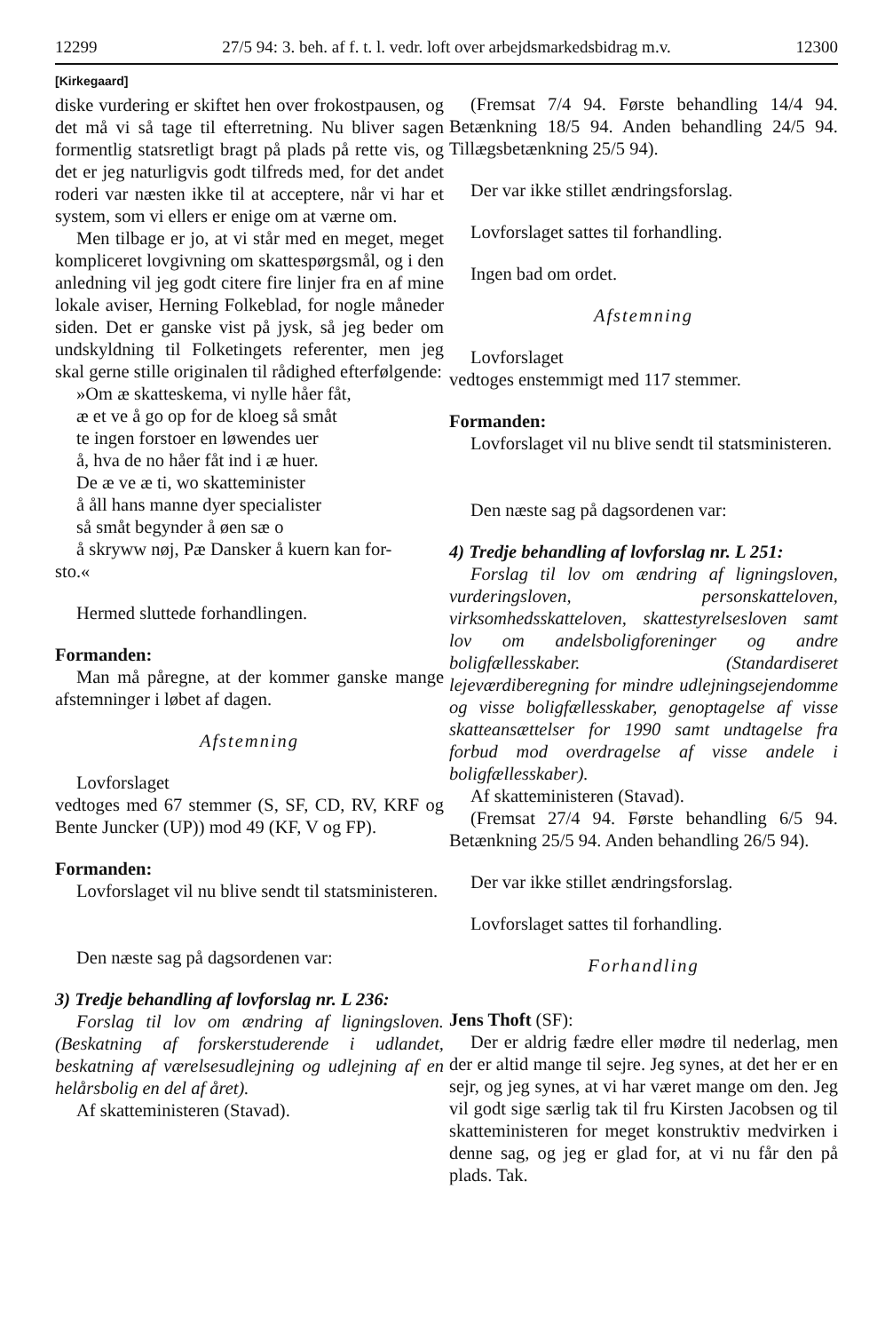12299 27/5 94: 3. beh. af f. t. l. vedr. loft over arbejdsmarkedsbidrag m.v. 12300
[Kirkegaard]
diske vurdering er skiftet hen over frokostpausen, og det må vi så tage til efterretning. Nu bliver sagen formentlig statsretligt bragt på plads på rette vis, og det er jeg naturligvis godt tilfreds med, for det andet roderi var næsten ikke til at acceptere, når vi har et system, som vi ellers er enige om at værne om.
Men tilbage er jo, at vi står med en meget, meget kompliceret lovgivning om skattespørgsmål, og i den anledning vil jeg godt citere fire linjer fra en af mine lokale aviser, Herning Folkeblad, for nogle måneder siden. Det er ganske vist på jysk, så jeg beder om undskyldning til Folketingets referenter, men jeg skal gerne stille originalen til rådighed efterfølgende:
»Om æ skatteskema, vi nylle håer fåt,
æ et ve å go op for de kloeg så småt
te ingen forstoer en løwendes uer
å, hva de no håer fåt ind i æ huer.
De æ ve æ ti, wo skatteminister
å åll hans manne dyer specialister
så småt begynder å øen sæ o
å skryww nøj, Pæ Dansker å kuern kan for-
sto.«
Hermed sluttede forhandlingen.
Formanden:
Man må påregne, at der kommer ganske mange afstemninger i løbet af dagen.
Afstemning
Lovforslaget
vedtoges med 67 stemmer (S, SF, CD, RV, KRF og Bente Juncker (UP)) mod 49 (KF, V og FP).
Formanden:
Lovforslaget vil nu blive sendt til statsministeren.
Den næste sag på dagsordenen var:
3) Tredje behandling af lovforslag nr. L 236:
Forslag til lov om ændring af ligningsloven. (Beskatning af forskerstuderende i udlandet, beskatning af værelsesudlejning og udlejning af en helårsbolig en del af året).
Af skatteministeren (Stavad).
(Fremsat 7/4 94. Første behandling 14/4 94. Betænkning 18/5 94. Anden behandling 24/5 94. Tillægsbetænkning 25/5 94).
Der var ikke stillet ændringsforslag.
Lovforslaget sattes til forhandling.
Ingen bad om ordet.
Afstemning
Lovforslaget
vedtoges enstemmigt med 117 stemmer.
Formanden:
Lovforslaget vil nu blive sendt til statsministeren.
Den næste sag på dagsordenen var:
4) Tredje behandling af lovforslag nr. L 251:
Forslag til lov om ændring af ligningsloven, vurderingsloven, personskatteloven, virksomhedsskatteloven, skattestyrelsesloven samt lov om andelsboligforeninger og andre boligfællesskaber. (Standardiseret lejeværdiberegning for mindre udlejningsejendomme og visse boligfællesskaber, genoptagelse af visse skatteansættelser for 1990 samt undtagelse fra forbud mod overdragelse af visse andele i boligfællesskaber).
Af skatteministeren (Stavad).
(Fremsat 27/4 94. Første behandling 6/5 94. Betænkning 25/5 94. Anden behandling 26/5 94).
Der var ikke stillet ændringsforslag.
Lovforslaget sattes til forhandling.
Forhandling
Jens Thoft (SF):
Der er aldrig fædre eller mødre til nederlag, men der er altid mange til sejre. Jeg synes, at det her er en sejr, og jeg synes, at vi har været mange om den. Jeg vil godt sige særlig tak til fru Kirsten Jacobsen og til skatteministeren for meget konstruktiv medvirken i denne sag, og jeg er glad for, at vi nu får den på plads. Tak.